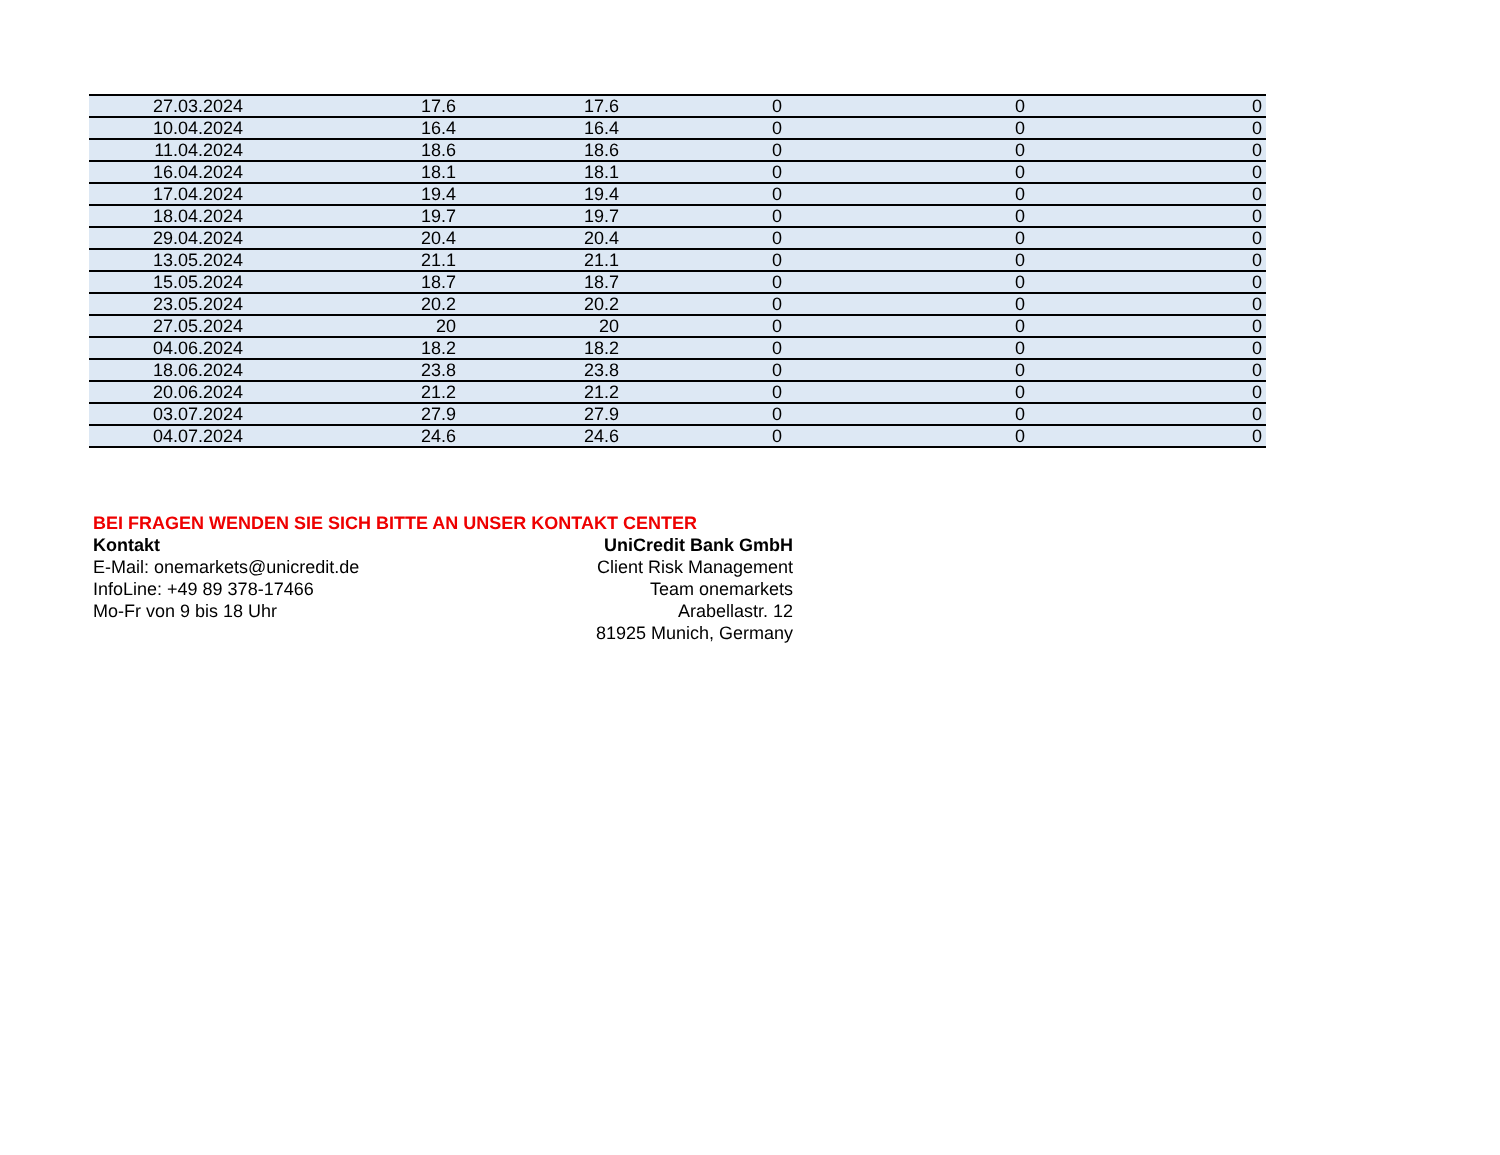| 27.03.2024 | 17.6 | 17.6 | 0 | 0 | 0 |
| 10.04.2024 | 16.4 | 16.4 | 0 | 0 | 0 |
| 11.04.2024 | 18.6 | 18.6 | 0 | 0 | 0 |
| 16.04.2024 | 18.1 | 18.1 | 0 | 0 | 0 |
| 17.04.2024 | 19.4 | 19.4 | 0 | 0 | 0 |
| 18.04.2024 | 19.7 | 19.7 | 0 | 0 | 0 |
| 29.04.2024 | 20.4 | 20.4 | 0 | 0 | 0 |
| 13.05.2024 | 21.1 | 21.1 | 0 | 0 | 0 |
| 15.05.2024 | 18.7 | 18.7 | 0 | 0 | 0 |
| 23.05.2024 | 20.2 | 20.2 | 0 | 0 | 0 |
| 27.05.2024 | 20 | 20 | 0 | 0 | 0 |
| 04.06.2024 | 18.2 | 18.2 | 0 | 0 | 0 |
| 18.06.2024 | 23.8 | 23.8 | 0 | 0 | 0 |
| 20.06.2024 | 21.2 | 21.2 | 0 | 0 | 0 |
| 03.07.2024 | 27.9 | 27.9 | 0 | 0 | 0 |
| 04.07.2024 | 24.6 | 24.6 | 0 | 0 | 0 |
BEI FRAGEN WENDEN SIE SICH BITTE AN UNSER KONTAKT CENTER
Kontakt
E-Mail: onemarkets@unicredit.de
InfoLine: +49 89 378-17466
Mo-Fr von 9 bis 18 Uhr
UniCredit Bank GmbH
Client Risk Management
Team onemarkets
Arabellastr. 12
81925 Munich, Germany